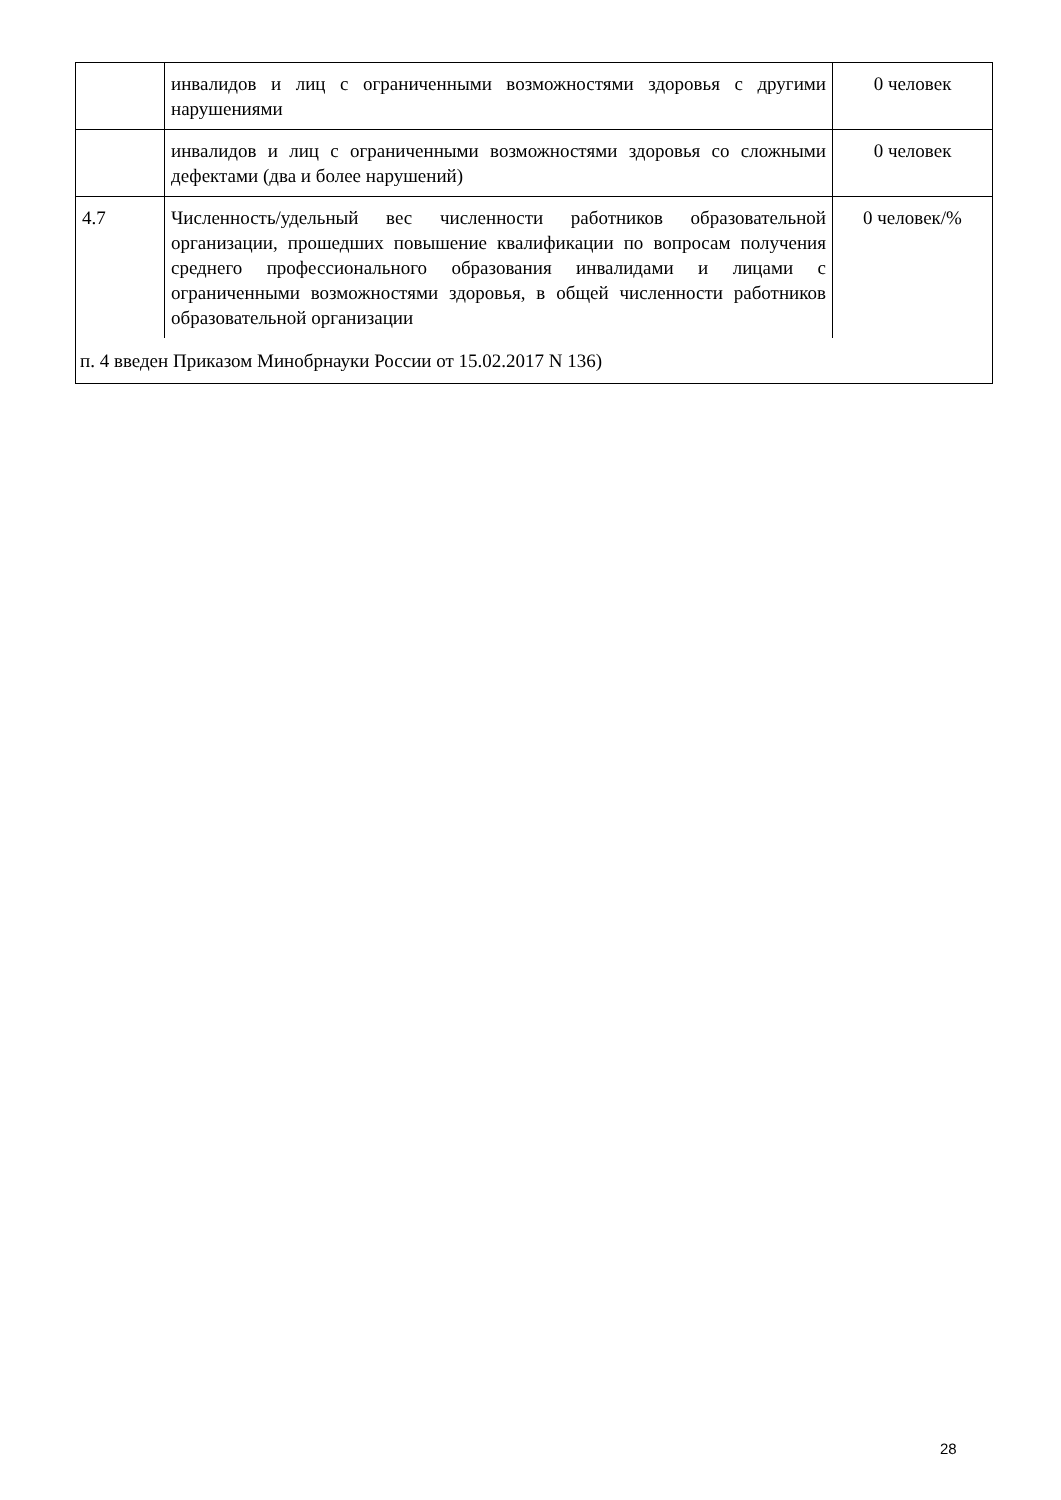| | инвалидов и лиц с ограниченными возможностями здоровья с другими нарушениями | 0 человек |
| | инвалидов и лиц с ограниченными возможностями здоровья со сложными дефектами (два и более нарушений) | 0 человек |
| 4.7 | Численность/удельный вес численности работников образовательной организации, прошедших повышение квалификации по вопросам получения среднего профессионального образования инвалидами и лицами с ограниченными возможностями здоровья, в общей численности работников образовательной организации | 0 человек/% |
| п. 4 введен Приказом Минобрнауки России от 15.02.2017 N 136) | | |
28